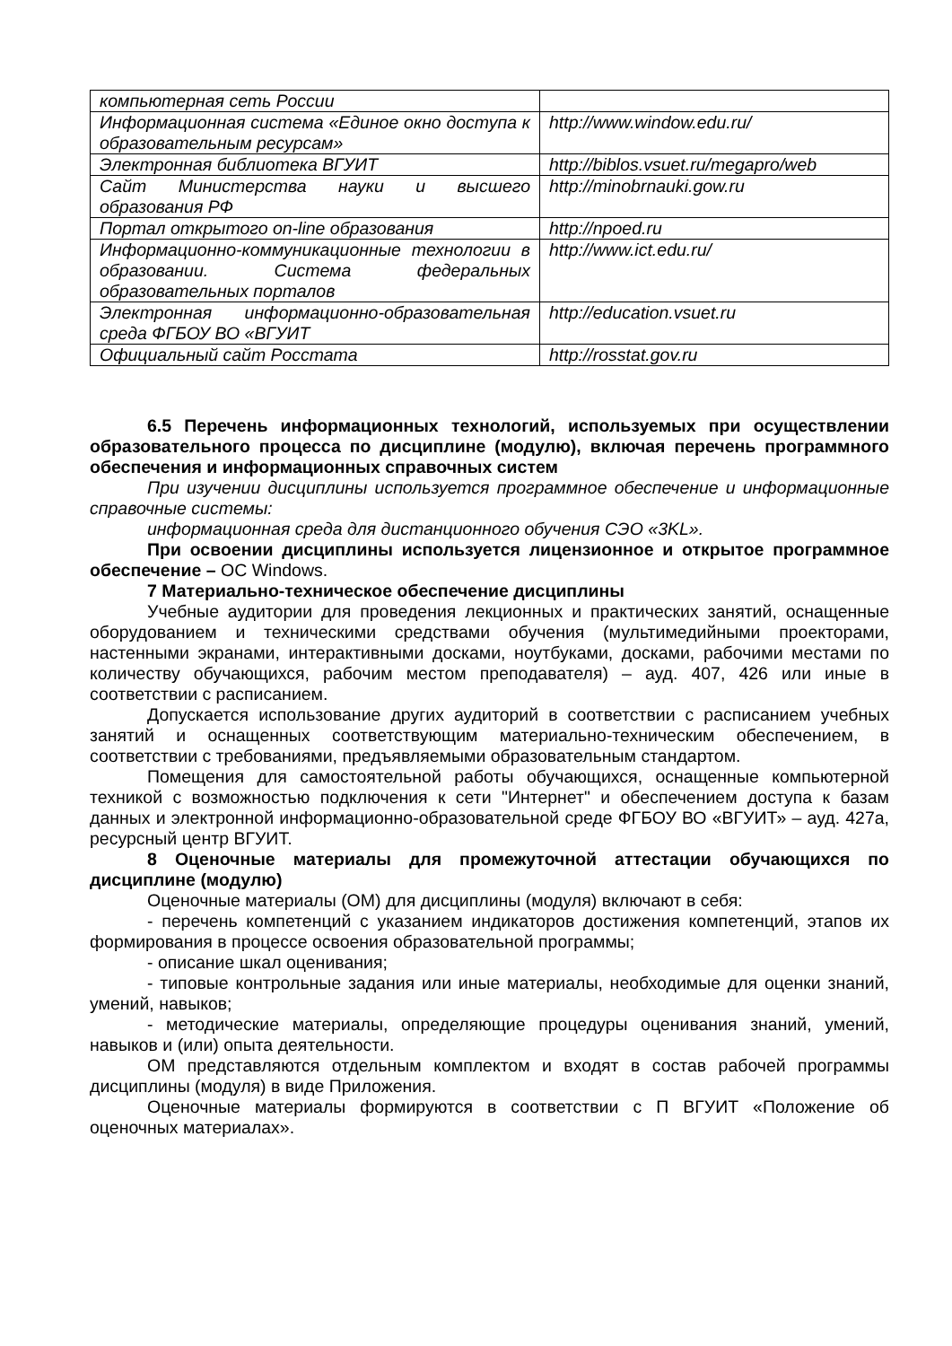| компьютерная сеть России | |
| Информационная система «Единое окно доступа к образовательным ресурсам» | http://www.window.edu.ru/ |
| Электронная библиотека ВГУИТ | http://biblos.vsuet.ru/megapro/web |
| Сайт Министерства науки и высшего образования РФ | http://minobrnauki.gow.ru |
| Портал открытого on-line образования | http://npoed.ru |
| Информационно-коммуникационные технологии в образовании. Система федеральных образовательных порталов | http://www.ict.edu.ru/ |
| Электронная информационно-образовательная среда ФГБОУ ВО «ВГУИТ | http://education.vsuet.ru |
| Официальный сайт Росстата | http://rosstat.gov.ru |
6.5 Перечень информационных технологий, используемых при осуществлении образовательного процесса по дисциплине (модулю), включая перечень программного обеспечения и информационных справочных систем
При изучении дисциплины используется программное обеспечение и информационные справочные системы:
информационная среда для дистанционного обучения СЭО «3KL».
При освоении дисциплины используется лицензионное и открытое программное обеспечение – ОС Windows.
7 Материально-техническое обеспечение дисциплины
Учебные аудитории для проведения лекционных и практических занятий, оснащенные оборудованием и техническими средствами обучения (мультимедийными проекторами, настенными экранами, интерактивными досками, ноутбуками, досками, рабочими местами по количеству обучающихся, рабочим местом преподавателя) – ауд. 407, 426 или иные в соответствии с расписанием.
Допускается использование других аудиторий в соответствии с расписанием учебных занятий и оснащенных соответствующим материально-техническим обеспечением, в соответствии с требованиями, предъявляемыми образовательным стандартом.
Помещения для самостоятельной работы обучающихся, оснащенные компьютерной техникой с возможностью подключения к сети "Интернет" и обеспечением доступа к базам данных и электронной информационно-образовательной среде ФГБОУ ВО «ВГУИТ» – ауд. 427а, ресурсный центр ВГУИТ.
8 Оценочные материалы для промежуточной аттестации обучающихся по дисциплине (модулю)
Оценочные материалы (ОМ) для дисциплины (модуля) включают в себя:
- перечень компетенций с указанием индикаторов достижения компетенций, этапов их формирования в процессе освоения образовательной программы;
- описание шкал оценивания;
- типовые контрольные задания или иные материалы, необходимые для оценки знаний, умений, навыков;
- методические материалы, определяющие процедуры оценивания знаний, умений, навыков и (или) опыта деятельности.
ОМ представляются отдельным комплектом и входят в состав рабочей программы дисциплины (модуля) в виде Приложения.
Оценочные материалы формируются в соответствии с П ВГУИТ «Положение об оценочных материалах».